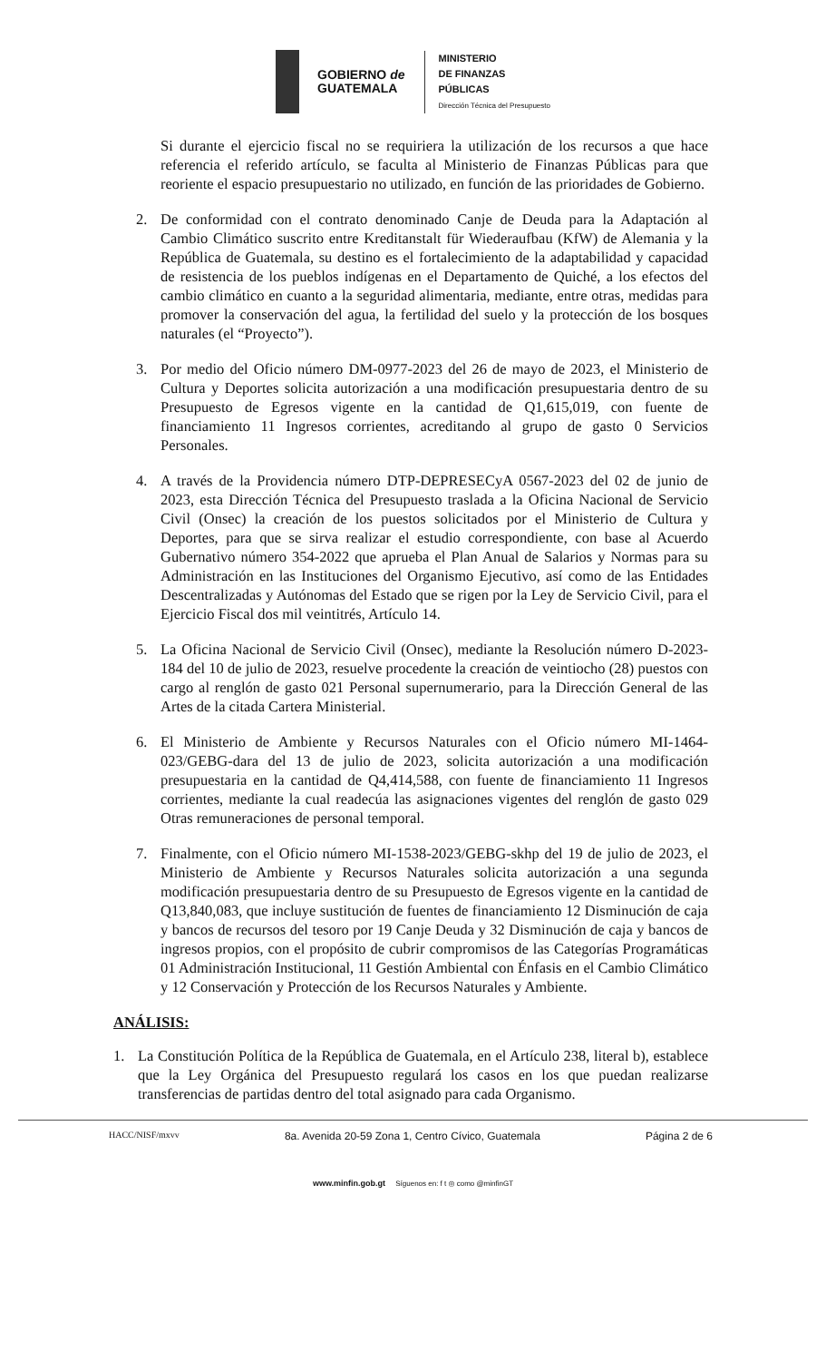GOBIERNO de
GUATEMALA
MINISTERIO
DE FINANZAS
PÚBLICAS
Dirección Técnica del Presupuesto
Si durante el ejercicio fiscal no se requiriera la utilización de los recursos a que hace referencia el referido artículo, se faculta al Ministerio de Finanzas Públicas para que reoriente el espacio presupuestario no utilizado, en función de las prioridades de Gobierno.
2. De conformidad con el contrato denominado Canje de Deuda para la Adaptación al Cambio Climático suscrito entre Kreditanstalt für Wiederaufbau (KfW) de Alemania y la República de Guatemala, su destino es el fortalecimiento de la adaptabilidad y capacidad de resistencia de los pueblos indígenas en el Departamento de Quiché, a los efectos del cambio climático en cuanto a la seguridad alimentaria, mediante, entre otras, medidas para promover la conservación del agua, la fertilidad del suelo y la protección de los bosques naturales (el “Proyecto”).
3. Por medio del Oficio número DM-0977-2023 del 26 de mayo de 2023, el Ministerio de Cultura y Deportes solicita autorización a una modificación presupuestaria dentro de su Presupuesto de Egresos vigente en la cantidad de Q1,615,019, con fuente de financiamiento 11 Ingresos corrientes, acreditando al grupo de gasto 0 Servicios Personales.
4. A través de la Providencia número DTP-DEPRESECyA 0567-2023 del 02 de junio de 2023, esta Dirección Técnica del Presupuesto traslada a la Oficina Nacional de Servicio Civil (Onsec) la creación de los puestos solicitados por el Ministerio de Cultura y Deportes, para que se sirva realizar el estudio correspondiente, con base al Acuerdo Gubernativo número 354-2022 que aprueba el Plan Anual de Salarios y Normas para su Administración en las Instituciones del Organismo Ejecutivo, así como de las Entidades Descentralizadas y Autónomas del Estado que se rigen por la Ley de Servicio Civil, para el Ejercicio Fiscal dos mil veintitrés, Artículo 14.
5. La Oficina Nacional de Servicio Civil (Onsec), mediante la Resolución número D-2023-184 del 10 de julio de 2023, resuelve procedente la creación de veintiocho (28) puestos con cargo al renglón de gasto 021 Personal supernumerario, para la Dirección General de las Artes de la citada Cartera Ministerial.
6. El Ministerio de Ambiente y Recursos Naturales con el Oficio número MI-1464-023/GEBG-dara del 13 de julio de 2023, solicita autorización a una modificación presupuestaria en la cantidad de Q4,414,588, con fuente de financiamiento 11 Ingresos corrientes, mediante la cual readecúa las asignaciones vigentes del renglón de gasto 029 Otras remuneraciones de personal temporal.
7. Finalmente, con el Oficio número MI-1538-2023/GEBG-skhp del 19 de julio de 2023, el Ministerio de Ambiente y Recursos Naturales solicita autorización a una segunda modificación presupuestaria dentro de su Presupuesto de Egresos vigente en la cantidad de Q13,840,083, que incluye sustitución de fuentes de financiamiento 12 Disminución de caja y bancos de recursos del tesoro por 19 Canje Deuda y 32 Disminución de caja y bancos de ingresos propios, con el propósito de cubrir compromisos de las Categorías Programáticas 01 Administración Institucional, 11 Gestión Ambiental con Énfasis en el Cambio Climático y 12 Conservación y Protección de los Recursos Naturales y Ambiente.
ANÁLISIS:
1. La Constitución Política de la República de Guatemala, en el Artículo 238, literal b), establece que la Ley Orgánica del Presupuesto regulará los casos en los que puedan realizarse transferencias de partidas dentro del total asignado para cada Organismo.
HACC/NISF/mxvv 8a. Avenida 20-59 Zona 1, Centro Cívico, Guatemala Página 2 de 6
www.minfin.gob.gt Síguenos en: f t ◎ como @minfinGT